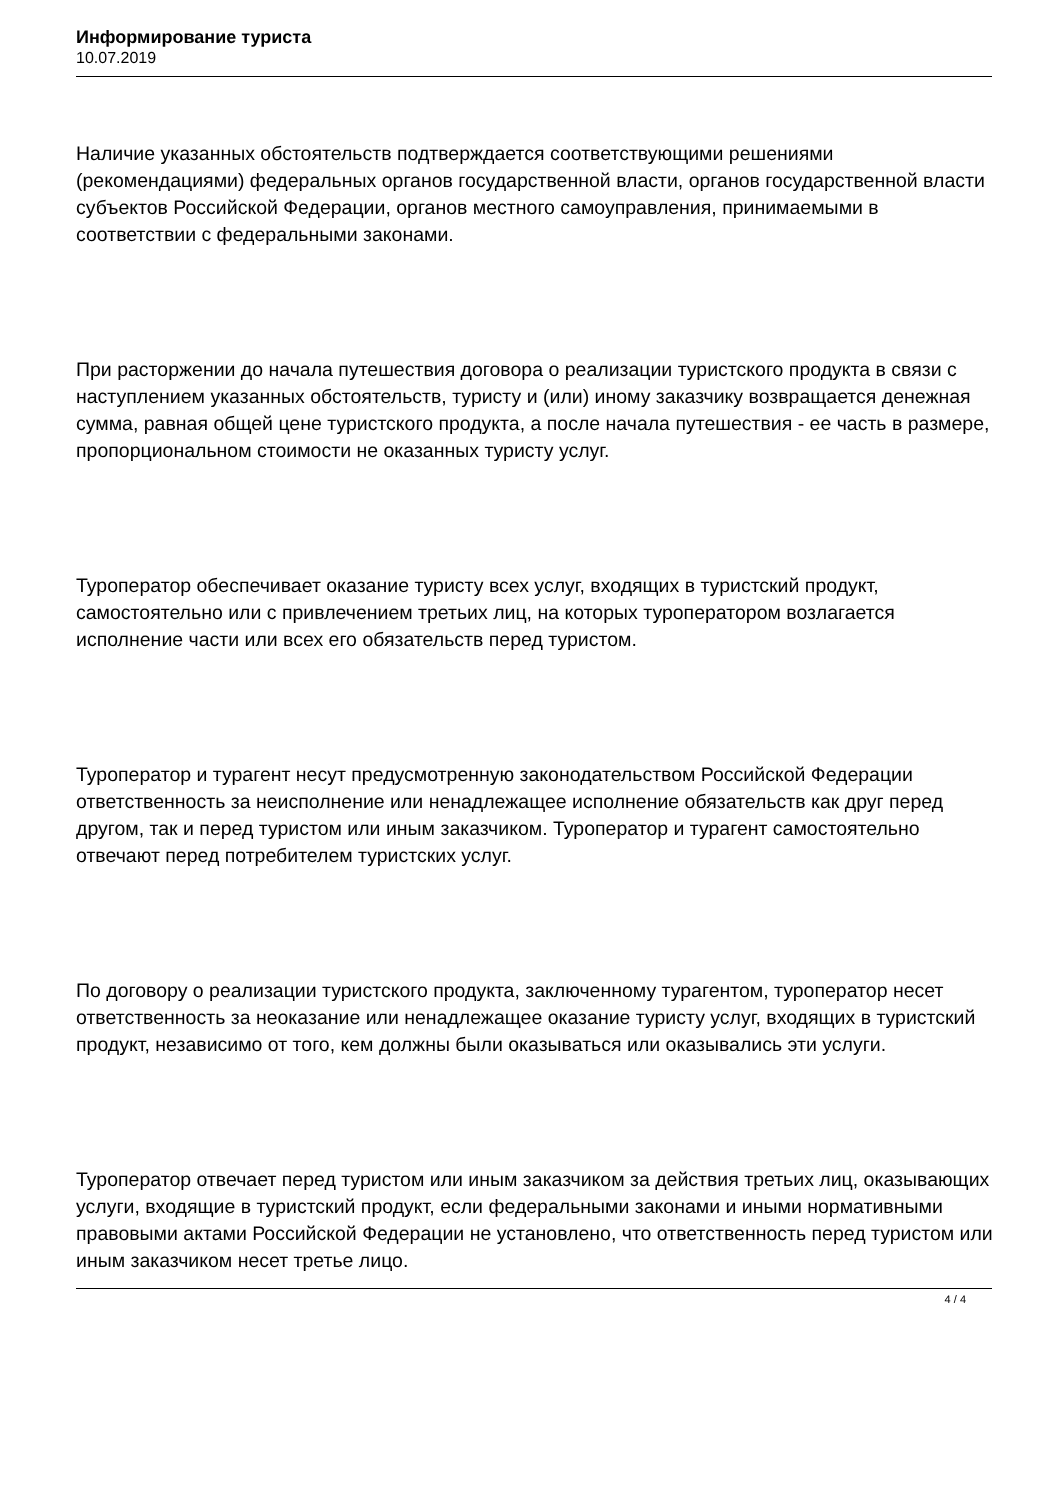Информирование туриста
10.07.2019
Наличие указанных обстоятельств подтверждается соответствующими решениями (рекомендациями) федеральных органов государственной власти, органов государственной власти субъектов Российской Федерации, органов местного самоуправления, принимаемыми в соответствии с федеральными законами.
При расторжении до начала путешествия договора о реализации туристского продукта в связи с наступлением указанных обстоятельств, туристу и (или) иному заказчику возвращается денежная сумма, равная общей цене туристского продукта, а после начала путешествия - ее часть в размере, пропорциональном стоимости не оказанных туристу услуг.
Туроператор обеспечивает оказание туристу всех услуг, входящих в туристский продукт, самостоятельно или с привлечением третьих лиц, на которых туроператором возлагается исполнение части или всех его обязательств перед туристом.
Туроператор и турагент несут предусмотренную законодательством Российской Федерации ответственность за неисполнение или ненадлежащее исполнение обязательств как друг перед другом, так и перед туристом или иным заказчиком. Туроператор и турагент самостоятельно отвечают перед потребителем туристских услуг.
По договору о реализации туристского продукта, заключенному турагентом, туроператор несет ответственность за неоказание или ненадлежащее оказание туристу услуг, входящих в туристский продукт, независимо от того, кем должны были оказываться или оказывались эти услуги.
Туроператор отвечает перед туристом или иным заказчиком за действия третьих лиц, оказывающих услуги, входящие в туристский продукт, если федеральными законами и иными нормативными правовыми актами Российской Федерации не установлено, что ответственность перед туристом или иным заказчиком несет третье лицо.
4 / 4